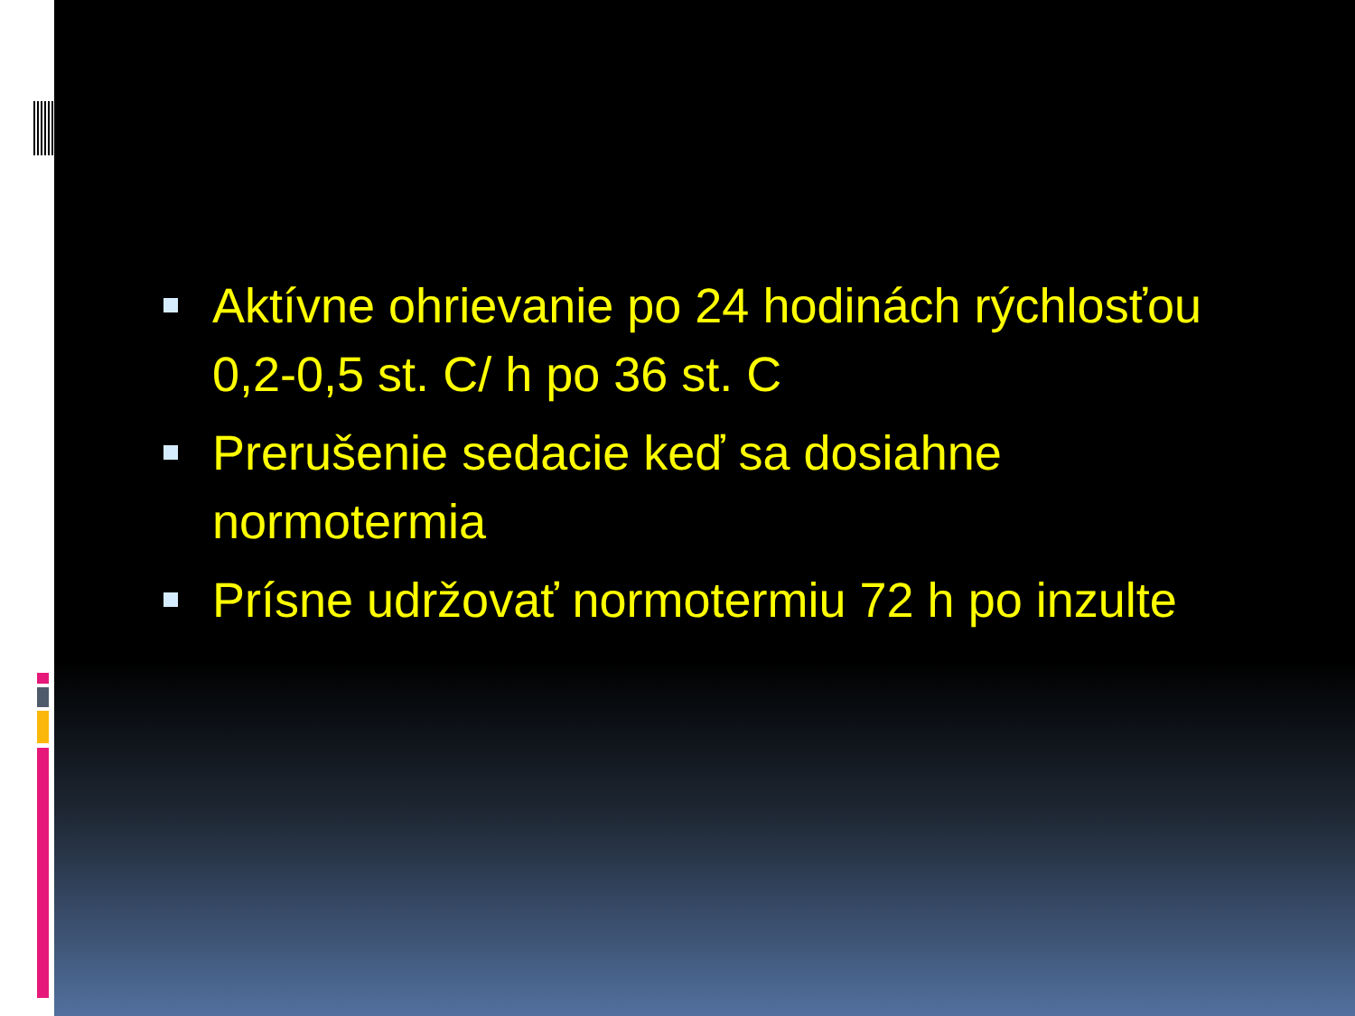Aktívne ohrievanie po 24 hodinách rýchlosťou 0,2-0,5 st. C/ h po 36 st. C
Prerušenie sedacie keď sa dosiahne normotermia
Prísne udržovať normotermiu 72 h po inzulte